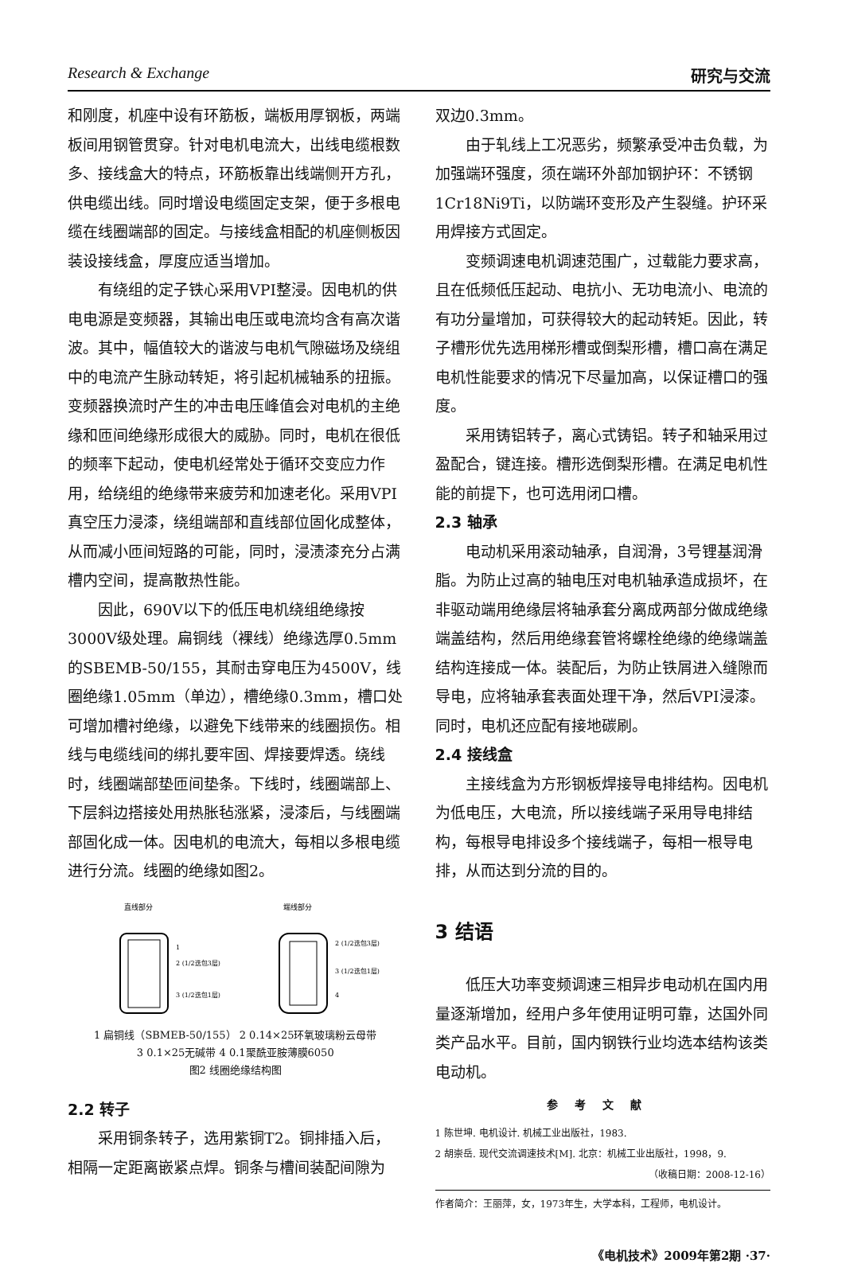Research & Exchange 研究与交流
和刚度，机座中设有环筋板，端板用厚钢板，两端板间用钢管贯穿。针对电机电流大，出线电缆根数多、接线盒大的特点，环筋板靠出线端侧开方孔，供电缆出线。同时增设电缆固定支架，便于多根电缆在线圈端部的固定。与接线盒相配的机座侧板因装设接线盒，厚度应适当增加。
有绕组的定子铁心采用VPI整浸。因电机的供电电源是变频器，其输出电压或电流均含有高次谐波。其中，幅值较大的谐波与电机气隙磁场及绕组中的电流产生脉动转矩，将引起机械轴系的扭振。变频器换流时产生的冲击电压峰值会对电机的主绝缘和匝间绝缘形成很大的威胁。同时，电机在很低的频率下起动，使电机经常处于循环交变应力作用，给绕组的绝缘带来疲劳和加速老化。采用VPI真空压力浸漆，绕组端部和直线部位固化成整体，从而减小匝间短路的可能，同时，浸渍漆充分占满槽内空间，提高散热性能。
因此，690V以下的低压电机绕组绝缘按3000V级处理。扁铜线（裸线）绝缘选厚0.5mm的SBEMB-50/155，其耐击穿电压为4500V，线圈绝缘1.05mm（单边），槽绝缘0.3mm，槽口处可增加槽衬绝缘，以避免下线带来的线圈损伤。相线与电缆线间的绑扎要牢固、焊接要焊透。绕线时，线圈端部垫匝间垫条。下线时，线圈端部上、下层斜边搭接处用热胀毡涨紧，浸漆后，与线圈端部固化成一体。因电机的电流大，每相以多根电缆进行分流。线圈的绝缘如图2。
直线部分
端线部分
1
2 (1/2迭包3层)
3 (1/2迭包1层)
2 (1/2迭包3层)
3 (1/2迭包1层)
4
1 扁铜线（SBMEB-50/155） 2 0.14×25环氧玻璃粉云母带
3 0.1×25无碱带 4 0.1聚酰亚胺薄膜6050
图2 线圈绝缘结构图
2.2 转子
采用铜条转子，选用紫铜T2。铜排插入后，相隔一定距离嵌紧点焊。铜条与槽间装配间隙为
双边0.3mm。
由于轧线上工况恶劣，频繁承受冲击负载，为加强端环强度，须在端环外部加钢护环：不锈钢1Cr18Ni9Ti，以防端环变形及产生裂缝。护环采用焊接方式固定。
变频调速电机调速范围广，过载能力要求高，且在低频低压起动、电抗小、无功电流小、电流的有功分量增加，可获得较大的起动转矩。因此，转子槽形优先选用梯形槽或倒梨形槽，槽口高在满足电机性能要求的情况下尽量加高，以保证槽口的强度。
采用铸铝转子，离心式铸铝。转子和轴采用过盈配合，键连接。槽形选倒梨形槽。在满足电机性能的前提下，也可选用闭口槽。
2.3 轴承
电动机采用滚动轴承，自润滑，3号锂基润滑脂。为防止过高的轴电压对电机轴承造成损坏，在非驱动端用绝缘层将轴承套分离成两部分做成绝缘端盖结构，然后用绝缘套管将螺栓绝缘的绝缘端盖结构连接成一体。装配后，为防止铁屑进入缝隙而导电，应将轴承套表面处理干净，然后VPI浸漆。同时，电机还应配有接地碳刷。
2.4 接线盒
主接线盒为方形钢板焊接导电排结构。因电机为低电压，大电流，所以接线端子采用导电排结构，每根导电排设多个接线端子，每相一根导电排，从而达到分流的目的。
3 结语
低压大功率变频调速三相异步电动机在国内用量逐渐增加，经用户多年使用证明可靠，达国外同类产品水平。目前，国内钢铁行业均选本结构该类电动机。
参考文献
1 陈世坤. 电机设计. 机械工业出版社，1983.
2 胡崇岳. 现代交流调速技术[M]. 北京：机械工业出版社，1998，9.
（收稿日期：2008-12-16）
作者简介：王丽萍，女，1973年生，大学本科，工程师，电机设计。
《电机技术》2009年第2期 ·37·